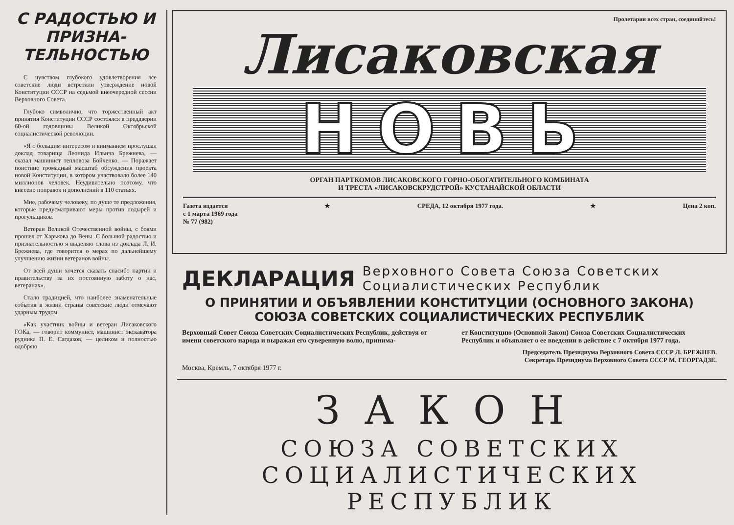С РАДОСТЬЮ И ПРИЗНА-ТЕЛЬНОСТЬЮ
С чувством глубокого удовлетворения все советские люди встретили утверждение новой Конституции СССР на седьмой внеочередной сессии Верховного Совета.
Глубоко символично, что торжественный акт принятия Конституции СССР состоялся в преддверии 60-ой годовщины Великой Октябрьской социалистической революции.
«Я с большим интересом и вниманием прослушал доклад товарища Леонида Ильича Брежнева, — сказал машинист тепловоза Бойченко. — Поражает поистине громадный масштаб обсуждения проекта новой Конституции, в котором участвовало более 140 миллионов человек. Неудивительно поэтому, что внесено поправок и дополнений в 110 статьях.
Мне, рабочему человеку, по душе те предложения, которые предусматривают меры против лодырей и прогульщиков.
Ветеран Великой Отечественной войны, с боями прошел от Харькова до Вены. С большой радостью и признательностью я выделяю слова из доклада Л. И. Брежнева, где говорится о мерах по дальнейшему улучшению жизни ветеранов войны.
От всей души хочется сказать спасибо партии и правительству за их постоянную заботу о нас, ветеранах».
Стало традицией, что наиболее знаменательные события в жизни страны советские люди отмечают ударным трудом.
«Как участник войны и ветеран Лисаковского ГОКа, — говорит коммунист, машинист экскаватора рудника П. Е. Сагдаков, — целиком и полностью одобряю
Пролетарии всех стран, соединяйтесь!
Лисаковская
НОВЬ
ОРГАН ПАРТКОМОВ ЛИСАКОВСКОГО ГОРНО-ОБОГАТИТЕЛЬНОГО КОМБИНАТА
И ТРЕСТА «ЛИСАКОВСКРУДСТРОЙ» КУСТАНАЙСКОЙ ОБЛАСТИ
Газета издается
с 1 марта 1969 года
№ 77 (982)
★ СРЕДА, 12 октября 1977 года. ★ Цена 2 коп.
ДЕКЛАРАЦИЯ Верховного Совета Союза Советских Социалистических Республик
О ПРИНЯТИИ И ОБЪЯВЛЕНИИ КОНСТИТУЦИИ (ОСНОВНОГО ЗАКОНА) СОЮЗА СОВЕТСКИХ СОЦИАЛИСТИЧЕСКИХ РЕСПУБЛИК
Верховный Совет Союза Советских Социалистических Республик, действуя от имени советского народа и выражая его суверенную волю, принима-
ет Конституцию (Основной Закон) Союза Советских Социалистических Республик и объявляет о ее введении в действие с 7 октября 1977 года.
Председатель Президиума Верховного Совета СССР Л. БРЕЖНЕВ.
Секретарь Президиума Верховного Совета СССР М. ГЕОРГАДЗЕ.
Москва, Кремль, 7 октября 1977 г.
ЗАКОН
СОЮЗА СОВЕТСКИХ
СОЦИАЛИСТИЧЕСКИХ РЕСПУБЛИК